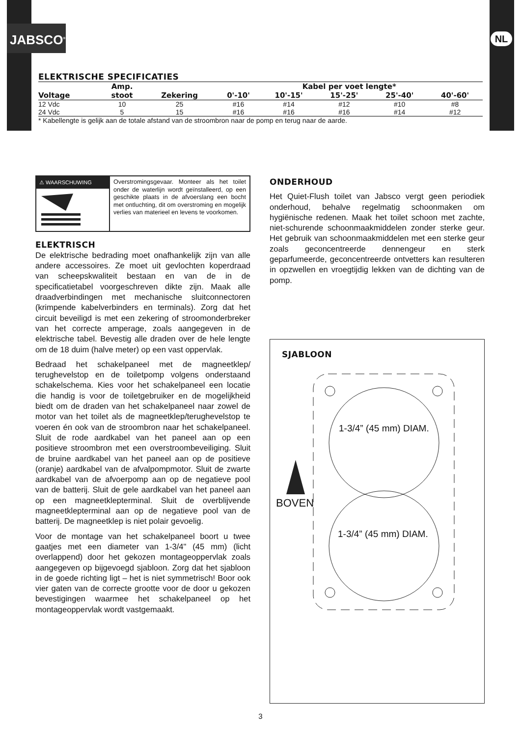JABSCO<sup>®</sup> NL
ELEKTRISCHE SPECIFICATIES
| | Amp. | | Kabel per voet lengte* | | | | |
| --- | --- | --- | --- | --- | --- | --- | --- |
| Voltage | stoot | Zekering | 0'-10' | 10'-15' | 15'-25' | 25'-40' | 40'-60' |
| 12 Vdc | 10 | 25 | #16 | #14 | #12 | #10 | #8 |
| 24 Vdc | 5 | 15 | #16 | #16 | #16 | #14 | #12 |
* Kabellengte is gelijk aan de totale afstand van de stroombron naar de pomp en terug naar de aarde.
⚠ WAARSCHUWING
Overstromingsgevaar. Monteer als het toilet onder de waterlijn wordt geïnstalleerd, op een geschikte plaats in de afvoerslang een bocht met ontluchting, dit om overstroming en mogelijk verlies van materieel en levens te voorkomen.
ELEKTRISCH
De elektrische bedrading moet onafhankelijk zijn van alle andere accessoires. Ze moet uit gevlochten koperdraad van scheepskwaliteit bestaan en van de in de specificatietabel voorgeschreven dikte zijn. Maak alle draadverbindingen met mechanische sluitconnectoren (krimpende kabelverbinders en terminals). Zorg dat het circuit beveiligd is met een zekering of stroomonderbreker van het correcte amperage, zoals aangegeven in de elektrische tabel. Bevestig alle draden over de hele lengte om de 18 duim (halve meter) op een vast oppervlak.
Bedraad het schakelpaneel met de magneetklep/ terughevelstop en de toiletpomp volgens onderstaand schakelschema. Kies voor het schakelpaneel een locatie die handig is voor de toiletgebruiker en de mogelijkheid biedt om de draden van het schakelpaneel naar zowel de motor van het toilet als de magneetklep/terughevelstop te voeren én ook van de stroombron naar het schakelpaneel. Sluit de rode aardkabel van het paneel aan op een positieve stroombron met een overstroombeveiliging. Sluit de bruine aardkabel van het paneel aan op de positieve (oranje) aardkabel van de afvalpompmotor. Sluit de zwarte aardkabel van de afvoerpomp aan op de negatieve pool van de batterij. Sluit de gele aardkabel van het paneel aan op een magneetklepterminal. Sluit de overblijvende magneetklepterminal aan op de negatieve pool van de batterij. De magneetklep is niet polair gevoelig.
Voor de montage van het schakelpaneel boort u twee gaatjes met een diameter van 1-3/4" (45 mm) (licht overlappend) door het gekozen montageoppervlak zoals aangegeven op bijgevoegd sjabloon. Zorg dat het sjabloon in de goede richting ligt – het is niet symmetrisch! Boor ook vier gaten van de correcte grootte voor de door u gekozen bevestigingen waarmee het schakelpaneel op het montageoppervlak wordt vastgemaakt.
ONDERHOUD
Het Quiet-Flush toilet van Jabsco vergt geen periodiek onderhoud, behalve regelmatig schoonmaken om hygiënische redenen. Maak het toilet schoon met zachte, niet-schurende schoonmaakmiddelen zonder sterke geur. Het gebruik van schoonmaakmiddelen met een sterke geur zoals geconcentreerde dennengeur en sterk geparfumeerde, geconcentreerde ontvetters kan resulteren in opzwellen en vroegtijdig lekken van de dichting van de pomp.
SJABLOON
1-3/4” (45 mm) DIAM.
1-3/4” (45 mm) DIAM.
BOVEN
3